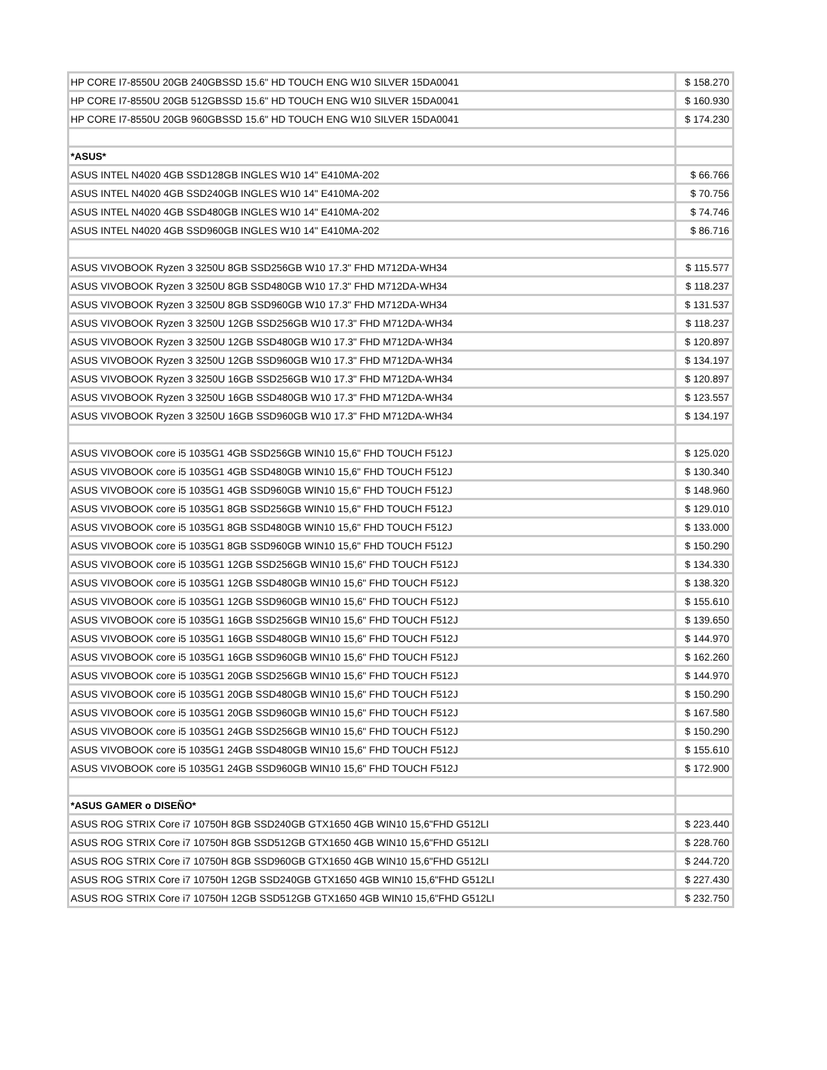| HP CORE I7-8550U 20GB 240GBSSD 15.6" HD TOUCH ENG W10 SILVER 15DA0041 | $ 158.270 |
| HP CORE I7-8550U 20GB 512GBSSD 15.6" HD TOUCH ENG W10 SILVER 15DA0041 | $ 160.930 |
| HP CORE I7-8550U 20GB 960GBSSD 15.6" HD TOUCH ENG W10 SILVER 15DA0041 | $ 174.230 |
| *ASUS* | |
| ASUS INTEL N4020 4GB SSD128GB INGLES W10 14" E410MA-202 | $ 66.766 |
| ASUS INTEL N4020 4GB SSD240GB INGLES W10 14" E410MA-202 | $ 70.756 |
| ASUS INTEL N4020 4GB SSD480GB INGLES W10 14" E410MA-202 | $ 74.746 |
| ASUS INTEL N4020 4GB SSD960GB INGLES W10 14" E410MA-202 | $ 86.716 |
| ASUS VIVOBOOK Ryzen 3 3250U 8GB SSD256GB W10 17.3" FHD M712DA-WH34 | $ 115.577 |
| ASUS VIVOBOOK Ryzen 3 3250U 8GB SSD480GB W10 17.3" FHD M712DA-WH34 | $ 118.237 |
| ASUS VIVOBOOK Ryzen 3 3250U 8GB SSD960GB W10 17.3" FHD M712DA-WH34 | $ 131.537 |
| ASUS VIVOBOOK Ryzen 3 3250U 12GB SSD256GB W10 17.3" FHD M712DA-WH34 | $ 118.237 |
| ASUS VIVOBOOK Ryzen 3 3250U 12GB SSD480GB W10 17.3" FHD M712DA-WH34 | $ 120.897 |
| ASUS VIVOBOOK Ryzen 3 3250U 12GB SSD960GB W10 17.3" FHD M712DA-WH34 | $ 134.197 |
| ASUS VIVOBOOK Ryzen 3 3250U 16GB SSD256GB W10 17.3" FHD M712DA-WH34 | $ 120.897 |
| ASUS VIVOBOOK Ryzen 3 3250U 16GB SSD480GB W10 17.3" FHD M712DA-WH34 | $ 123.557 |
| ASUS VIVOBOOK Ryzen 3 3250U 16GB SSD960GB W10 17.3" FHD M712DA-WH34 | $ 134.197 |
| ASUS VIVOBOOK core i5 1035G1 4GB SSD256GB WIN10 15,6" FHD TOUCH F512J | $ 125.020 |
| ASUS VIVOBOOK core i5 1035G1 4GB SSD480GB WIN10 15,6" FHD TOUCH F512J | $ 130.340 |
| ASUS VIVOBOOK core i5 1035G1 4GB SSD960GB WIN10 15,6" FHD TOUCH F512J | $ 148.960 |
| ASUS VIVOBOOK core i5 1035G1 8GB SSD256GB WIN10 15,6" FHD TOUCH F512J | $ 129.010 |
| ASUS VIVOBOOK core i5 1035G1 8GB SSD480GB WIN10 15,6" FHD TOUCH F512J | $ 133.000 |
| ASUS VIVOBOOK core i5 1035G1 8GB SSD960GB WIN10 15,6" FHD TOUCH F512J | $ 150.290 |
| ASUS VIVOBOOK core i5 1035G1 12GB SSD256GB WIN10 15,6" FHD TOUCH F512J | $ 134.330 |
| ASUS VIVOBOOK core i5 1035G1 12GB SSD480GB WIN10 15,6" FHD TOUCH F512J | $ 138.320 |
| ASUS VIVOBOOK core i5 1035G1 12GB SSD960GB WIN10 15,6" FHD TOUCH F512J | $ 155.610 |
| ASUS VIVOBOOK core i5 1035G1 16GB SSD256GB WIN10 15,6" FHD TOUCH F512J | $ 139.650 |
| ASUS VIVOBOOK core i5 1035G1 16GB SSD480GB WIN10 15,6" FHD TOUCH F512J | $ 144.970 |
| ASUS VIVOBOOK core i5 1035G1 16GB SSD960GB WIN10 15,6" FHD TOUCH F512J | $ 162.260 |
| ASUS VIVOBOOK core i5 1035G1 20GB SSD256GB WIN10 15,6" FHD TOUCH F512J | $ 144.970 |
| ASUS VIVOBOOK core i5 1035G1 20GB SSD480GB WIN10 15,6" FHD TOUCH F512J | $ 150.290 |
| ASUS VIVOBOOK core i5 1035G1 20GB SSD960GB WIN10 15,6" FHD TOUCH F512J | $ 167.580 |
| ASUS VIVOBOOK core i5 1035G1 24GB SSD256GB WIN10 15,6" FHD TOUCH F512J | $ 150.290 |
| ASUS VIVOBOOK core i5 1035G1 24GB SSD480GB WIN10 15,6" FHD TOUCH F512J | $ 155.610 |
| ASUS VIVOBOOK core i5 1035G1 24GB SSD960GB WIN10 15,6" FHD TOUCH F512J | $ 172.900 |
| *ASUS GAMER o DISEÑO* | |
| ASUS ROG STRIX Core i7 10750H 8GB SSD240GB GTX1650 4GB WIN10 15,6"FHD G512LI | $ 223.440 |
| ASUS ROG STRIX Core i7 10750H 8GB SSD512GB GTX1650 4GB WIN10 15,6"FHD G512LI | $ 228.760 |
| ASUS ROG STRIX Core i7 10750H 8GB SSD960GB GTX1650 4GB WIN10 15,6"FHD G512LI | $ 244.720 |
| ASUS ROG STRIX Core i7 10750H 12GB SSD240GB GTX1650 4GB WIN10 15,6"FHD G512LI | $ 227.430 |
| ASUS ROG STRIX Core i7 10750H 12GB SSD512GB GTX1650 4GB WIN10 15,6"FHD G512LI | $ 232.750 |